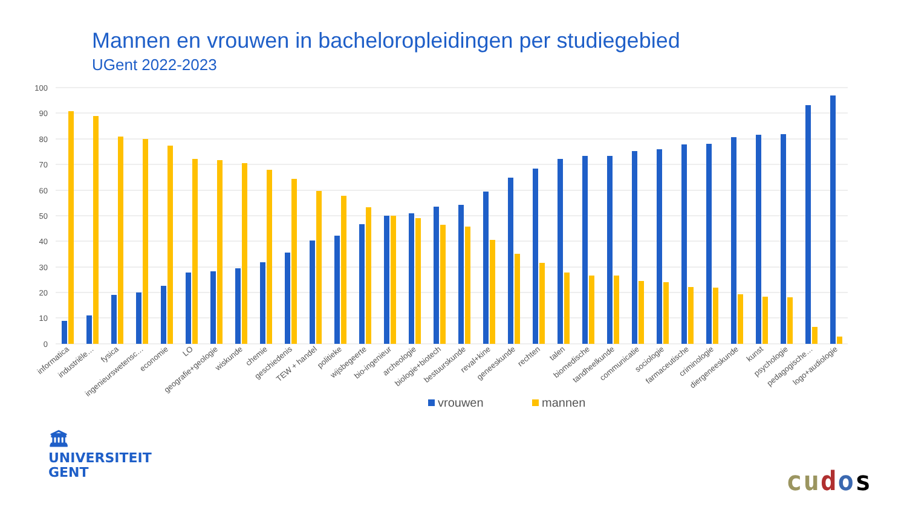Mannen en vrouwen in bacheloropleidingen per studiegebied
UGent 2022-2023
100
90
80
70
60
50
40
30
20
10
0
informatica
industriële…
fysica
ingenieurswetensc…
economie
LO
geografie+geologie
wiskunde
chemie
geschiedenis
TEW + handel
politieke
wijsbegeerte
bio-ingenieur
archeologie
biologie+biotech
bestuurskunde
reval+kine
geneeskunde
rechten
talen
biomedische
tandheelkunde
communicatie
sociologie
farmaceutische
criminologie
diergeneeskunde
kunst
psychologie
pedagogische…
logo+audiologie
vrouwen
mannen
🏛
UNIVERSITEIT
GENT
cu dos